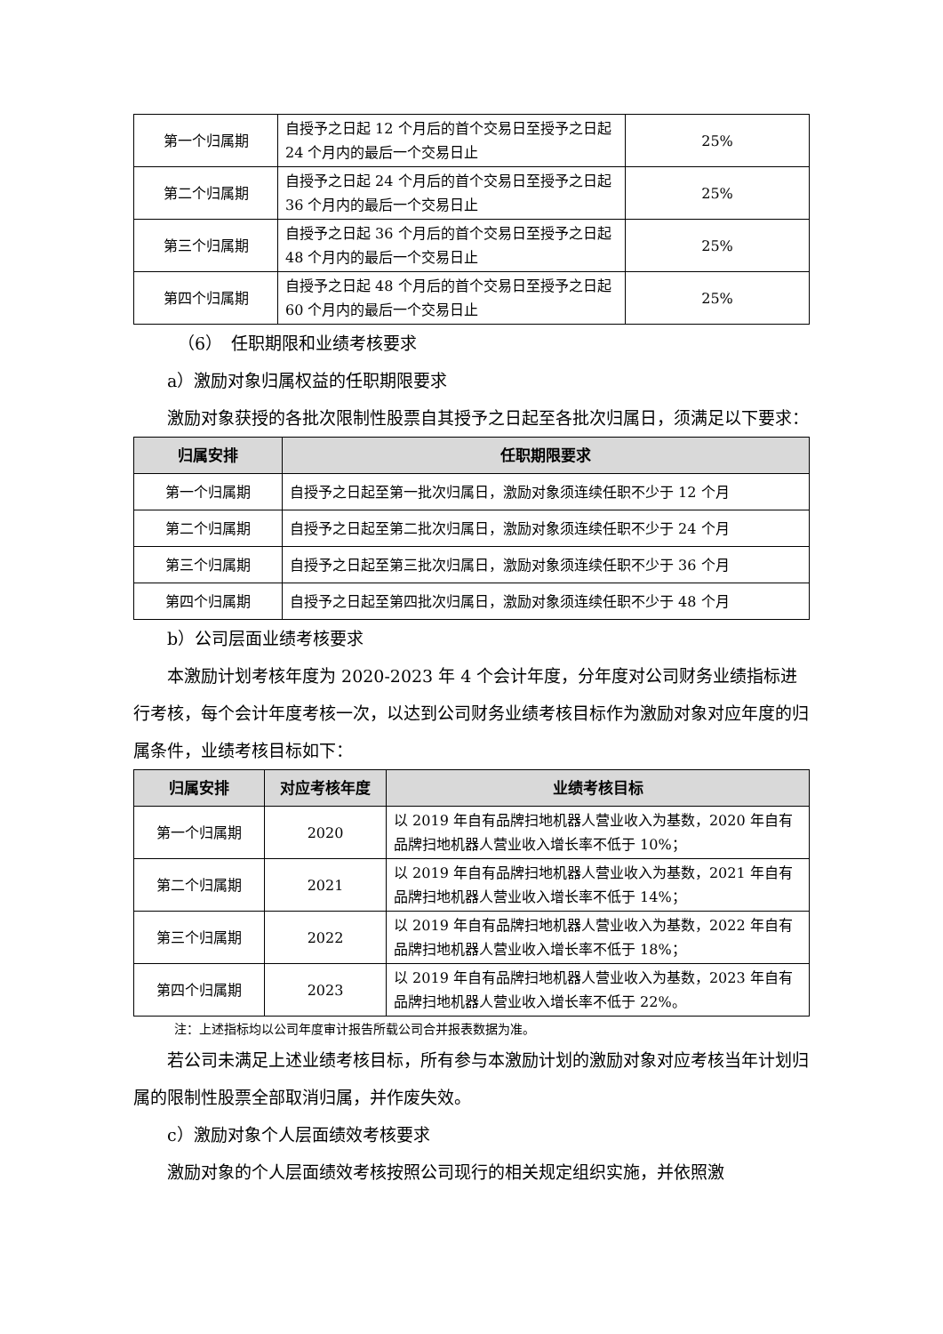| 第一个归属期 | 自授予之日起 12 个月后的首个交易日至授予之日起 24 个月内的最后一个交易日止 | 25% |
| 第二个归属期 | 自授予之日起 24 个月后的首个交易日至授予之日起 36 个月内的最后一个交易日止 | 25% |
| 第三个归属期 | 自授予之日起 36 个月后的首个交易日至授予之日起 48 个月内的最后一个交易日止 | 25% |
| 第四个归属期 | 自授予之日起 48 个月后的首个交易日至授予之日起 60 个月内的最后一个交易日止 | 25% |
（6）　任职期限和业绩考核要求
a）激励对象归属权益的任职期限要求
激励对象获授的各批次限制性股票自其授予之日起至各批次归属日，须满足以下要求：
| 归属安排 | 任职期限要求 |
| --- | --- |
| 第一个归属期 | 自授予之日起至第一批次归属日，激励对象须连续任职不少于 12 个月 |
| 第二个归属期 | 自授予之日起至第二批次归属日，激励对象须连续任职不少于 24 个月 |
| 第三个归属期 | 自授予之日起至第三批次归属日，激励对象须连续任职不少于 36 个月 |
| 第四个归属期 | 自授予之日起至第四批次归属日，激励对象须连续任职不少于 48 个月 |
b）公司层面业绩考核要求
本激励计划考核年度为 2020-2023 年 4 个会计年度，分年度对公司财务业绩指标进行考核，每个会计年度考核一次，以达到公司财务业绩考核目标作为激励对象对应年度的归属条件，业绩考核目标如下：
| 归属安排 | 对应考核年度 | 业绩考核目标 |
| --- | --- | --- |
| 第一个归属期 | 2020 | 以 2019 年自有品牌扫地机器人营业收入为基数，2020 年自有品牌扫地机器人营业收入增长率不低于 10%； |
| 第二个归属期 | 2021 | 以 2019 年自有品牌扫地机器人营业收入为基数，2021 年自有品牌扫地机器人营业收入增长率不低于 14%； |
| 第三个归属期 | 2022 | 以 2019 年自有品牌扫地机器人营业收入为基数，2022 年自有品牌扫地机器人营业收入增长率不低于 18%； |
| 第四个归属期 | 2023 | 以 2019 年自有品牌扫地机器人营业收入为基数，2023 年自有品牌扫地机器人营业收入增长率不低于 22%。 |
注：上述指标均以公司年度审计报告所载公司合并报表数据为准。
若公司未满足上述业绩考核目标，所有参与本激励计划的激励对象对应考核当年计划归属的限制性股票全部取消归属，并作废失效。
c）激励对象个人层面绩效考核要求
激励对象的个人层面绩效考核按照公司现行的相关规定组织实施，并依照激